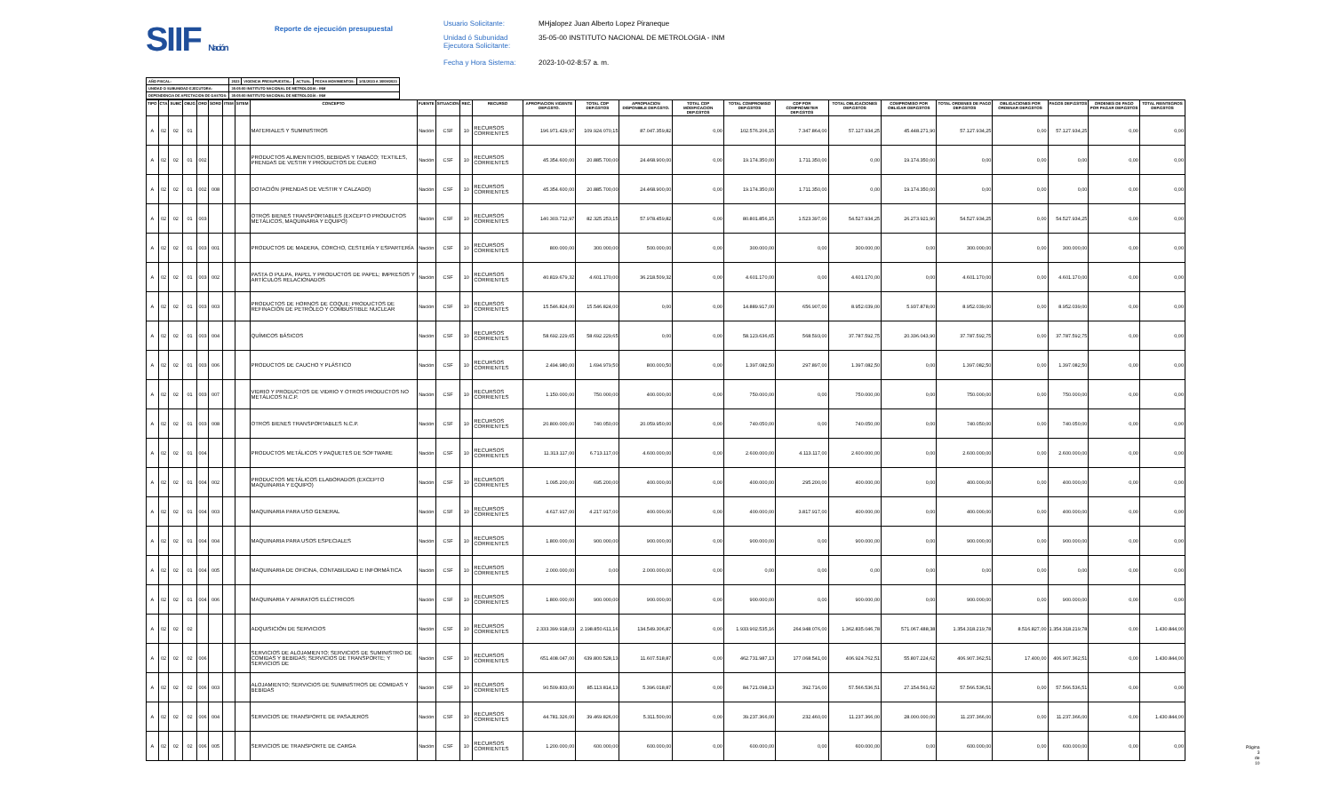SIIF Nación
Reporte de ejecución presupuestal
Usuario Solicitante: MHjalopez Juan Alberto Lopez Piraneque
Unidad ó Subunidad Ejecutora Solicitante:
35-05-00 INSTITUTO NACIONAL DE METROLOGIA - INM
Fecha y Hora Sistema: 2023-10-02-8:57 a. m.
| AÑO FISCAL: | 2023 | VIGENCIA PRESUPUESTAL: | ACTUAL | FECHA MOVIMIENTOS: | 1/01/2023 A 30/09/2023 |
| UNIDAD O SUBUNIDAD EJECUTORA: | 35-05-00 INSTITUTO NACIONAL DE METROLOGIA - INM | | | | |
| DEPENDENCIA DE AFECTACION DE GASTOS: | 35-05-00 INSTITUTO NACIONAL DE METROLOGÍA - INM | | | | |
| TIPO | CTA | SUBC | OBJG | ORD | SORD | ITEM | SITEM | CONCEPTO | FUENTE | SITUACION | REC. | RECURSO | APROPIACION VIGENTE DEP.GSTO. | TOTAL CDP DEP.GSTOS | APROPIACION DISPONIBLE DEP.GSTO. | TOTAL CDP MODIFICACION DEP.GSTOS | TOTAL COMPROMISO DEP.GSTOS | CDP POR COMPROMETER DEP.GSTOS | TOTAL OBLIGACIONES DEP.GSTOS | COMPROMISO POR OBLIGAR DEP.GSTOS | TOTAL ORDENES DE PAGO DEP.GSTOS | OBLIGACIONES POR ORDENAR DEP.GSTOS | PAGOS DEP.GSTOS | ORDENES DE PAGO POR PAGAR DEP.GSTOS | TOTAL REINTEGROS DEP.GSTOS |
| --- | --- | --- | --- | --- | --- | --- | --- | --- | --- | --- | --- | --- | --- | --- | --- | --- | --- | --- | --- | --- | --- | --- | --- | --- | --- |
| A | 02 | 02 | 01 | | | | | MATERIALES Y SUMINISTROS | Nación | CSF | 10 | RECURSOS CORRIENTES | 196.971.429,97 | 109.924.070,15 | 87.047.359,82 | 0,00 | 102.576.206,15 | 7.347.864,00 | 57.127.934,25 | 45.448.271,90 | 57.127.934,25 | 0,00 | 57.127.934,25 | 0,00 | 0,00 |
| A | 02 | 02 | 01 | 002 | | | | PRODUCTOS ALIMENTICIOS, BEBIDAS Y TABACO; TEXTILES, PRENDAS DE VESTIR Y PRODUCTOS DE CUERO | Nación | CSF | 10 | RECURSOS CORRIENTES | 45.354.600,00 | 20.885.700,00 | 24.468.900,00 | 0,00 | 19.174.350,00 | 1.711.350,00 | 0,00 | 19.174.350,00 | 0,00 | 0,00 | 0,00 | 0,00 | 0,00 |
| A | 02 | 02 | 01 | 002 | 008 | | | DOTACIÓN (PRENDAS DE VESTIR Y CALZADO) | Nación | CSF | 10 | RECURSOS CORRIENTES | 45.354.600,00 | 20.885.700,00 | 24.468.900,00 | 0,00 | 19.174.350,00 | 1.711.350,00 | 0,00 | 19.174.350,00 | 0,00 | 0,00 | 0,00 | 0,00 | 0,00 |
| A | 02 | 02 | 01 | 003 | | | | OTROS BIENES TRANSPORTABLES (EXCEPTO PRODUCTOS METÁLICOS, MAQUINARIA Y EQUIPO) | Nación | CSF | 10 | RECURSOS CORRIENTES | 140.303.712,97 | 82.325.253,15 | 57.978.459,82 | 0,00 | 80.801.856,15 | 1.523.397,00 | 54.527.934,25 | 26.273.921,90 | 54.527.934,25 | 0,00 | 54.527.934,25 | 0,00 | 0,00 |
| A | 02 | 02 | 01 | 003 | 001 | | | PRODUCTOS DE MADERA, CORCHO, CESTERÍA Y ESPARTERÍA | Nación | CSF | 10 | RECURSOS CORRIENTES | 800.000,00 | 300.000,00 | 500.000,00 | 0,00 | 300.000,00 | 0,00 | 300.000,00 | 0,00 | 300.000,00 | 0,00 | 300.000,00 | 0,00 | 0,00 |
| A | 02 | 02 | 01 | 003 | 002 | | | PASTA O PULPA, PAPEL Y PRODUCTOS DE PAPEL; IMPRESOS Y ARTÍCULOS RELACIONADOS | Nación | CSF | 10 | RECURSOS CORRIENTES | 40.819.679,32 | 4.601.170,00 | 36.218.509,32 | 0,00 | 4.601.170,00 | 0,00 | 4.601.170,00 | 0,00 | 4.601.170,00 | 0,00 | 4.601.170,00 | 0,00 | 0,00 |
| A | 02 | 02 | 01 | 003 | 003 | | | PRODUCTOS DE HORNOS DE COQUE; PRODUCTOS DE REFINACIÓN DE PETRÓLEO Y COMBUSTIBLE NUCLEAR | Nación | CSF | 10 | RECURSOS CORRIENTES | 15.546.824,00 | 15.546.824,00 | 0,00 | 0,00 | 14.889.917,00 | 656.907,00 | 8.952.039,00 | 5.937.878,00 | 8.952.039,00 | 0,00 | 8.952.039,00 | 0,00 | 0,00 |
| A | 02 | 02 | 01 | 003 | 004 | | | QUÍMICOS BÁSICOS | Nación | CSF | 10 | RECURSOS CORRIENTES | 58.692.229,65 | 58.692.229,65 | 0,00 | 0,00 | 58.123.636,65 | 568.593,00 | 37.787.592,75 | 20.336.043,90 | 37.787.592,75 | 0,00 | 37.787.592,75 | 0,00 | 0,00 |
| A | 02 | 02 | 01 | 003 | 006 | | | PRODUCTOS DE CAUCHO Y PLÁSTICO | Nación | CSF | 10 | RECURSOS CORRIENTES | 2.494.980,00 | 1.694.979,50 | 800.000,50 | 0,00 | 1.397.082,50 | 297.897,00 | 1.397.082,50 | 0,00 | 1.397.082,50 | 0,00 | 1.397.082,50 | 0,00 | 0,00 |
| A | 02 | 02 | 01 | 003 | 007 | | | VIDRIO Y PRODUCTOS DE VIDRIO Y OTROS PRODUCTOS NO METÁLICOS N.C.P. | Nación | CSF | 10 | RECURSOS CORRIENTES | 1.150.000,00 | 750.000,00 | 400.000,00 | 0,00 | 750.000,00 | 0,00 | 750.000,00 | 0,00 | 750.000,00 | 0,00 | 750.000,00 | 0,00 | 0,00 |
| A | 02 | 02 | 01 | 003 | 008 | | | OTROS BIENES TRANSPORTABLES N.C.P. | Nación | CSF | 10 | RECURSOS CORRIENTES | 20.800.000,00 | 740.050,00 | 20.059.950,00 | 0,00 | 740.050,00 | 0,00 | 740.050,00 | 0,00 | 740.050,00 | 0,00 | 740.050,00 | 0,00 | 0,00 |
| A | 02 | 02 | 01 | 004 | | | | PRODUCTOS METÁLICOS Y PAQUETES DE SOFTWARE | Nación | CSF | 10 | RECURSOS CORRIENTES | 11.313.117,00 | 6.713.117,00 | 4.600.000,00 | 0,00 | 2.600.000,00 | 4.113.117,00 | 2.600.000,00 | 0,00 | 2.600.000,00 | 0,00 | 2.600.000,00 | 0,00 | 0,00 |
| A | 02 | 02 | 01 | 004 | 002 | | | PRODUCTOS METÁLICOS ELABORADOS (EXCEPTO MAQUINARIA Y EQUIPO) | Nación | CSF | 10 | RECURSOS CORRIENTES | 1.095.200,00 | 695.200,00 | 400.000,00 | 0,00 | 400.000,00 | 295.200,00 | 400.000,00 | 0,00 | 400.000,00 | 0,00 | 400.000,00 | 0,00 | 0,00 |
| A | 02 | 02 | 01 | 004 | 003 | | | MAQUINARIA PARA USO GENERAL | Nación | CSF | 10 | RECURSOS CORRIENTES | 4.617.917,00 | 4.217.917,00 | 400.000,00 | 0,00 | 400.000,00 | 3.817.917,00 | 400.000,00 | 0,00 | 400.000,00 | 0,00 | 400.000,00 | 0,00 | 0,00 |
| A | 02 | 02 | 01 | 004 | 004 | | | MAQUINARIA PARA USOS ESPECIALES | Nación | CSF | 10 | RECURSOS CORRIENTES | 1.800.000,00 | 900.000,00 | 900.000,00 | 0,00 | 900.000,00 | 0,00 | 900.000,00 | 0,00 | 900.000,00 | 0,00 | 900.000,00 | 0,00 | 0,00 |
| A | 02 | 02 | 01 | 004 | 005 | | | MAQUINARIA DE OFICINA, CONTABILIDAD E INFORMÁTICA | Nación | CSF | 10 | RECURSOS CORRIENTES | 2.000.000,00 | 0,00 | 2.000.000,00 | 0,00 | 0,00 | 0,00 | 0,00 | 0,00 | 0,00 | 0,00 | 0,00 | 0,00 | 0,00 |
| A | 02 | 02 | 01 | 004 | 006 | | | MAQUINARIA Y APARATOS ELÉCTRICOS | Nación | CSF | 10 | RECURSOS CORRIENTES | 1.800.000,00 | 900.000,00 | 900.000,00 | 0,00 | 900.000,00 | 0,00 | 900.000,00 | 0,00 | 900.000,00 | 0,00 | 900.000,00 | 0,00 | 0,00 |
| A | 02 | 02 | 02 | | | | | ADQUISICIÓN DE SERVICIOS | Nación | CSF | 10 | RECURSOS CORRIENTES | 2.333.399.918,03 | 2.198.850.611,16 | 134.549.306,87 | 0,00 | 1.933.902.535,16 | 264.948.076,00 | 1.362.835.046,78 | 571.067.488,38 | 1.354.318.219,78 | 8.516.827,00 | 1.354.318.219,78 | 0,00 | 1.430.844,00 |
| A | 02 | 02 | 02 | 006 | | | | SERVICIOS DE ALOJAMIENTO; SERVICIOS DE SUMINISTRO DE COMIDAS Y BEBIDAS; SERVICIOS DE TRANSPORTE; Y SERVICIOS DE | Nación | CSF | 10 | RECURSOS CORRIENTES | 651.408.047,00 | 639.800.528,13 | 11.607.518,87 | 0,00 | 462.731.987,13 | 177.068.541,00 | 406.924.762,51 | 55.807.224,62 | 406.907.362,51 | 17.400,00 | 406.907.362,51 | 0,00 | 1.430.844,00 |
| A | 02 | 02 | 02 | 006 | 003 | | | ALOJAMIENTO; SERVICIOS DE SUMINISTROS DE COMIDAS Y BEBIDAS | Nación | CSF | 10 | RECURSOS CORRIENTES | 90.509.833,00 | 85.113.814,13 | 5.396.018,87 | 0,00 | 84.721.098,13 | 392.716,00 | 57.566.536,51 | 27.154.561,62 | 57.566.536,51 | 0,00 | 57.566.536,51 | 0,00 | 0,00 |
| A | 02 | 02 | 02 | 006 | 004 | | | SERVICIOS DE TRANSPORTE DE PASAJEROS | Nación | CSF | 10 | RECURSOS CORRIENTES | 44.781.326,00 | 39.469.826,00 | 5.311.500,00 | 0,00 | 39.237.366,00 | 232.460,00 | 11.237.366,00 | 28.000.000,00 | 11.237.366,00 | 0,00 | 11.237.366,00 | 0,00 | 1.430.844,00 |
| A | 02 | 02 | 02 | 006 | 005 | | | SERVICIOS DE TRANSPORTE DE CARGA | Nación | CSF | 10 | RECURSOS CORRIENTES | 1.200.000,00 | 600.000,00 | 600.000,00 | 0,00 | 600.000,00 | 0,00 | 600.000,00 | 0,00 | 600.000,00 | 0,00 | 600.000,00 | 0,00 | 0,00 |
Página
3
de
10